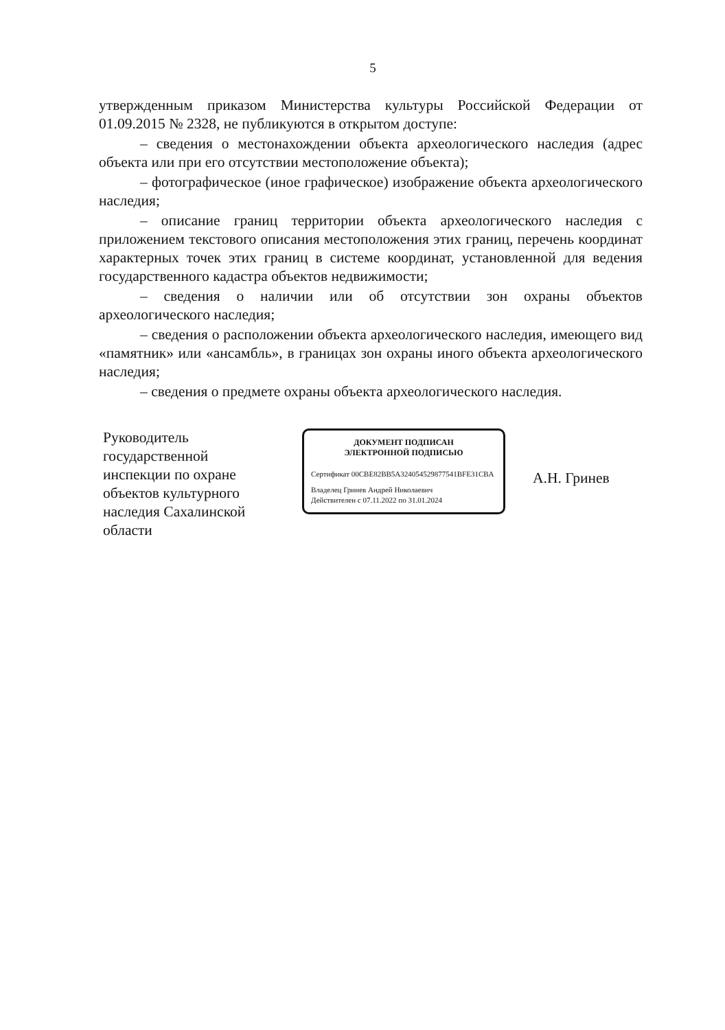5
утвержденным приказом Министерства культуры Российской Федерации от 01.09.2015 № 2328, не публикуются в открытом доступе:
– сведения о местонахождении объекта археологического наследия (адрес объекта или при его отсутствии местоположение объекта);
– фотографическое (иное графическое) изображение объекта археологического наследия;
– описание границ территории объекта археологического наследия с приложением текстового описания местоположения этих границ, перечень координат характерных точек этих границ в системе координат, установленной для ведения государственного кадастра объектов недвижимости;
– сведения о наличии или об отсутствии зон охраны объектов археологического наследия;
– сведения о расположении объекта археологического наследия, имеющего вид «памятник» или «ансамбль», в границах зон охраны иного объекта археологического наследия;
– сведения о предмете охраны объекта археологического наследия.
Руководитель государственной инспекции по охране объектов культурного наследия Сахалинской области
ДОКУМЕНТ ПОДПИСАН
ЭЛЕКТРОННОЙ ПОДПИСЬЮ
Сертификат 00CBE82BB5A324054529877541BFE31CBA
Владелец Гринев Андрей Николаевич
Действителен с 07.11.2022 по 31.01.2024
А.Н. Гринев